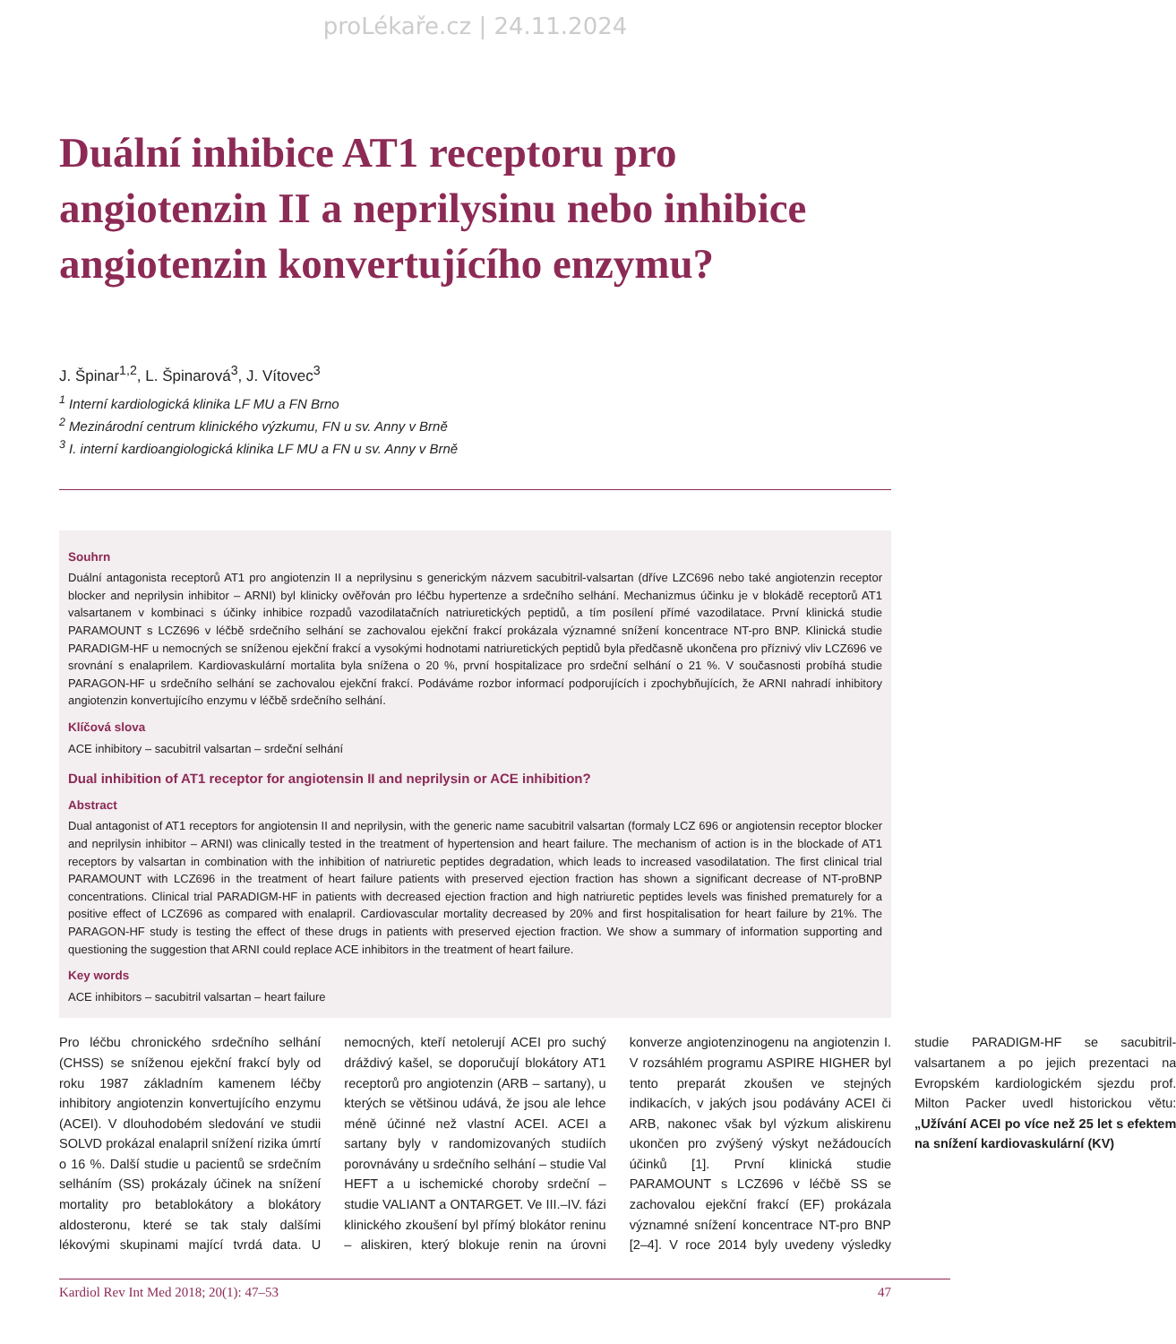proLékaře.cz | 24.11.2024
Duální inhibice AT1 receptoru pro angiotenzin II a neprilysinu nebo inhibice angiotenzin konvertujícího enzymu?
J. Špinar<sup>1,2</sup>, L. Špinarová<sup>3</sup>, J. Vítovec<sup>3</sup>
<sup>1</sup> Interní kardiologická klinika LF MU a FN Brno
<sup>2</sup> Mezinárodní centrum klinického výzkumu, FN u sv. Anny v Brně
<sup>3</sup> I. interní kardioangiologická klinika LF MU a FN u sv. Anny v Brně
Souhrn
Duální antagonista receptorů AT1 pro angiotenzin II a neprilysinu s generickým názvem sacubitril-valsartan (dříve LZC696 nebo také angiotenzin receptor blocker and neprilysin inhibitor – ARNI) byl klinicky ověřován pro léčbu hypertenze a srdečního selhání. Mechanizmus účinku je v blokádě receptorů AT1 valsartanem v kombinaci s účinky inhibice rozpadů vazodilatačních natriuretických peptidů, a tím posílení přímé vazodilatace. První klinická studie PARAMOUNT s LCZ696 v léčbě srdečního selhání se zachovalou ejekční frakcí prokázala významné snížení koncentrace NT-pro BNP. Klinická studie PARADIGM-HF u nemocných se sníženou ejekční frakcí a vysokými hodnotami natriuretických peptidů byla předčasně ukončena pro příznivý vliv LCZ696 ve srovnání s enalaprilem. Kardiovaskulární mortalita byla snížena o 20 %, první hospitalizace pro srdeční selhání o 21 %. V současnosti probíhá studie PARAGON-HF u srdečního selhání se zachovalou ejekční frakcí. Podáváme rozbor informací podporujících i zpochybňujících, že ARNI nahradí inhibitory angiotenzin konvertujícího enzymu v léčbě srdečního selhání.
Klíčová slova
ACE inhibitory – sacubitril valsartan – srdeční selhání
Dual inhibition of AT1 receptor for angiotensin II and neprilysin or ACE inhibition?
Abstract
Dual antagonist of AT1 receptors for angiotensin II and neprilysin, with the generic name sacubitril valsartan (formaly LCZ 696 or angiotensin receptor blocker and neprilysin inhibitor – ARNI) was clinically tested in the treatment of hypertension and heart failure. The mechanism of action is in the blockade of AT1 receptors by valsartan in combination with the inhibition of natriuretic peptides degradation, which leads to increased vasodilatation. The first clinical trial PARAMOUNT with LCZ696 in the treatment of heart failure patients with preserved ejection fraction has shown a significant decrease of NT-proBNP concentrations. Clinical trial PARADIGM-HF in patients with decreased ejection fraction and high natriuretic peptides levels was finished prematurely for a positive effect of LCZ696 as compared with enalapril. Cardiovascular mortality decreased by 20% and first hospitalisation for heart failure by 21%. The PARAGON-HF study is testing the effect of these drugs in patients with preserved ejection fraction. We show a summary of information supporting and questioning the suggestion that ARNI could replace ACE inhibitors in the treatment of heart failure.
Key words
ACE inhibitors – sacubitril valsartan – heart failure
Pro léčbu chronického srdečního selhání (CHSS) se sníženou ejekční frakcí byly od roku 1987 základním kamenem léčby inhibitory angiotenzin konvertujícího enzymu (ACEI). V dlouhodobém sledování ve studii SOLVD prokázal enalapril snížení rizika úmrtí o 16 %. Další studie u pacientů se srdečním selháním (SS) prokázaly účinek na snížení mortality pro betablokátory a blokátory aldosteronu, které se tak staly dalšími lékovými skupinami mající tvrdá data. U nemocných, kteří netolerují ACEI pro suchý dráždivý kašel, se doporučují blokátory AT1 receptorů pro angiotenzin (ARB – sartany), u kterých se většinou udává, že jsou ale lehce méně účinné než vlastní ACEI. ACEI a sartany byly v randomizovaných studiích porovnávány u srdečního selhání – studie Val HEFT a u ischemické choroby srdeční – studie VALIANT a ONTARGET. Ve III.–IV. fázi klinického zkoušení byl přímý blokátor reninu – aliskiren, který blokuje renin na úrovni konverze angiotenzinogenu na angiotenzin I. V rozsáhlém programu ASPIRE HIGHER byl tento preparát zkoušen ve stejných indikacích, v jakých jsou podávány ACEI či ARB, nakonec však byl výzkum aliskirenu ukončen pro zvýšený výskyt nežádoucích účinků [1]. První klinická studie PARAMOUNT s LCZ696 v léčbě SS se zachovalou ejekční frakcí (EF) prokázala významné snížení koncentrace NT-pro BNP [2–4]. V roce 2014 byly uvedeny výsledky studie PARADIGM-HF se sacubitril-valsartanem a po jejich prezentaci na Evropském kardiologickém sjezdu prof. Milton Packer uvedl historickou větu: „Užívání ACEI po více než 25 let s efektem na snížení kardiovaskulární (KV)
Kardiol Rev Int Med 2018; 20(1): 47–53 47